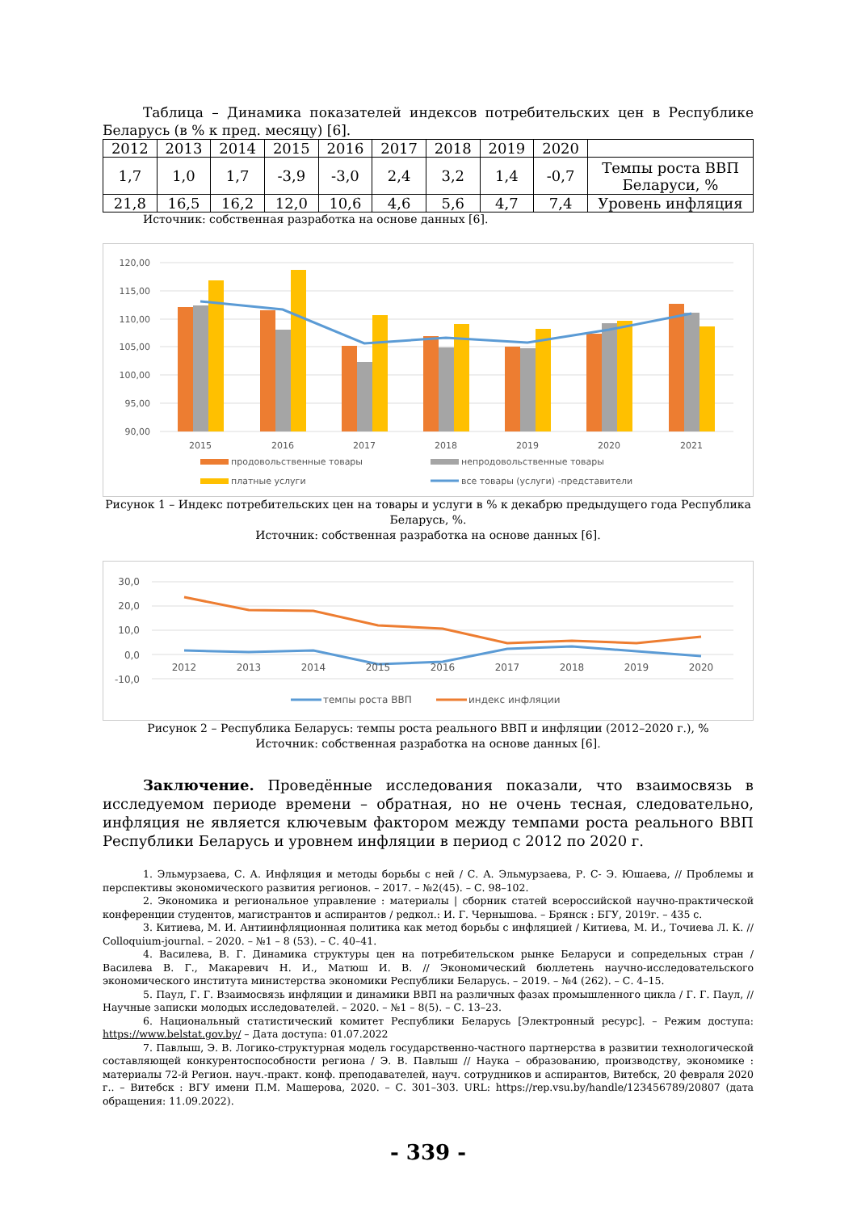Таблица – Динамика показателей индексов потребительских цен в Республике Беларусь (в % к пред. месяцу) [6].
| 2012 | 2013 | 2014 | 2015 | 2016 | 2017 | 2018 | 2019 | 2020 | |
| 1,7 | 1,0 | 1,7 | -3,9 | -3,0 | 2,4 | 3,2 | 1,4 | -0,7 | Темпы роста ВВП Беларуси, % |
| 21,8 | 16,5 | 16,2 | 12,0 | 10,6 | 4,6 | 5,6 | 4,7 | 7,4 | Уровень инфляция |
Источник: собственная разработка на основе данных [6].
120,00
115,00
110,00
105,00
100,00
95,00
90,00
2015
2016
2017
2018
2019
2020
2021
продовольственные товары
непродовольственные товары
платные услуги
все товары (услуги) -представители
Рисунок 1 – Индекс потребительских цен на товары и услуги в % к декабрю предыдущего года Республика Беларусь, %.
Источник: собственная разработка на основе данных [6].
30,0
20,0
10,0
0,0
-10,0
2012
2013
2014
2015
2016
2017
2018
2019
2020
темпы роста ВВП
индекс инфляции
Рисунок 2 – Республика Беларусь: темпы роста реального ВВП и инфляции (2012–2020 г.), %
Источник: собственная разработка на основе данных [6].
Заключение. Проведённые исследования показали, что взаимосвязь в исследуемом периоде времени – обратная, но не очень тесная, следовательно, инфляция не является ключевым фактором между темпами роста реального ВВП Республики Беларусь и уровнем инфляции в период с 2012 по 2020 г.
1. Эльмурзаева, С. А. Инфляция и методы борьбы с ней / С. А. Эльмурзаева, Р. С- Э. Юшаева, // Проблемы и перспективы экономического развития регионов. – 2017. – №2(45). – С. 98–102.
2. Экономика и региональное управление : материалы | сборник статей всероссийской научно-практической конференции студентов, магистрантов и аспирантов / редкол.: И. Г. Чернышова. – Брянск : БГУ, 2019г. – 435 с.
3. Китиева, М. И. Антиинфляционная политика как метод борьбы с инфляцией / Китиева, М. И., Точиева Л. К. // Colloquium-journal. – 2020. – №1 – 8 (53). – С. 40–41.
4. Василева, В. Г. Динамика структуры цен на потребительском рынке Беларуси и сопредельных стран / Василева В. Г., Макаревич Н. И., Матюш И. В. // Экономический бюллетень научно-исследовательского экономического института министерства экономики Республики Беларусь. – 2019. – №4 (262). – С. 4–15.
5. Паул, Г. Г. Взаимосвязь инфляции и динамики ВВП на различных фазах промышленного цикла / Г. Г. Паул, // Научные записки молодых исследователей. – 2020. – №1 – 8(5). – С. 13–23.
6. Национальный статистический комитет Республики Беларусь [Электронный ресурс]. – Режим доступа: https://www.belstat.gov.by/ – Дата доступа: 01.07.2022
7. Павлыш, Э. В. Логико-структурная модель государственно-частного партнерства в развитии технологической составляющей конкурентоспособности региона / Э. В. Павлыш // Наука – образованию, производству, экономике : материалы 72-й Регион. науч.-практ. конф. преподавателей, науч. сотрудников и аспирантов, Витебск, 20 февраля 2020 г.. – Витебск : ВГУ имени П.М. Машерова, 2020. – С. 301–303. URL: https://rep.vsu.by/handle/123456789/20807 (дата обращения: 11.09.2022).
- 339 -